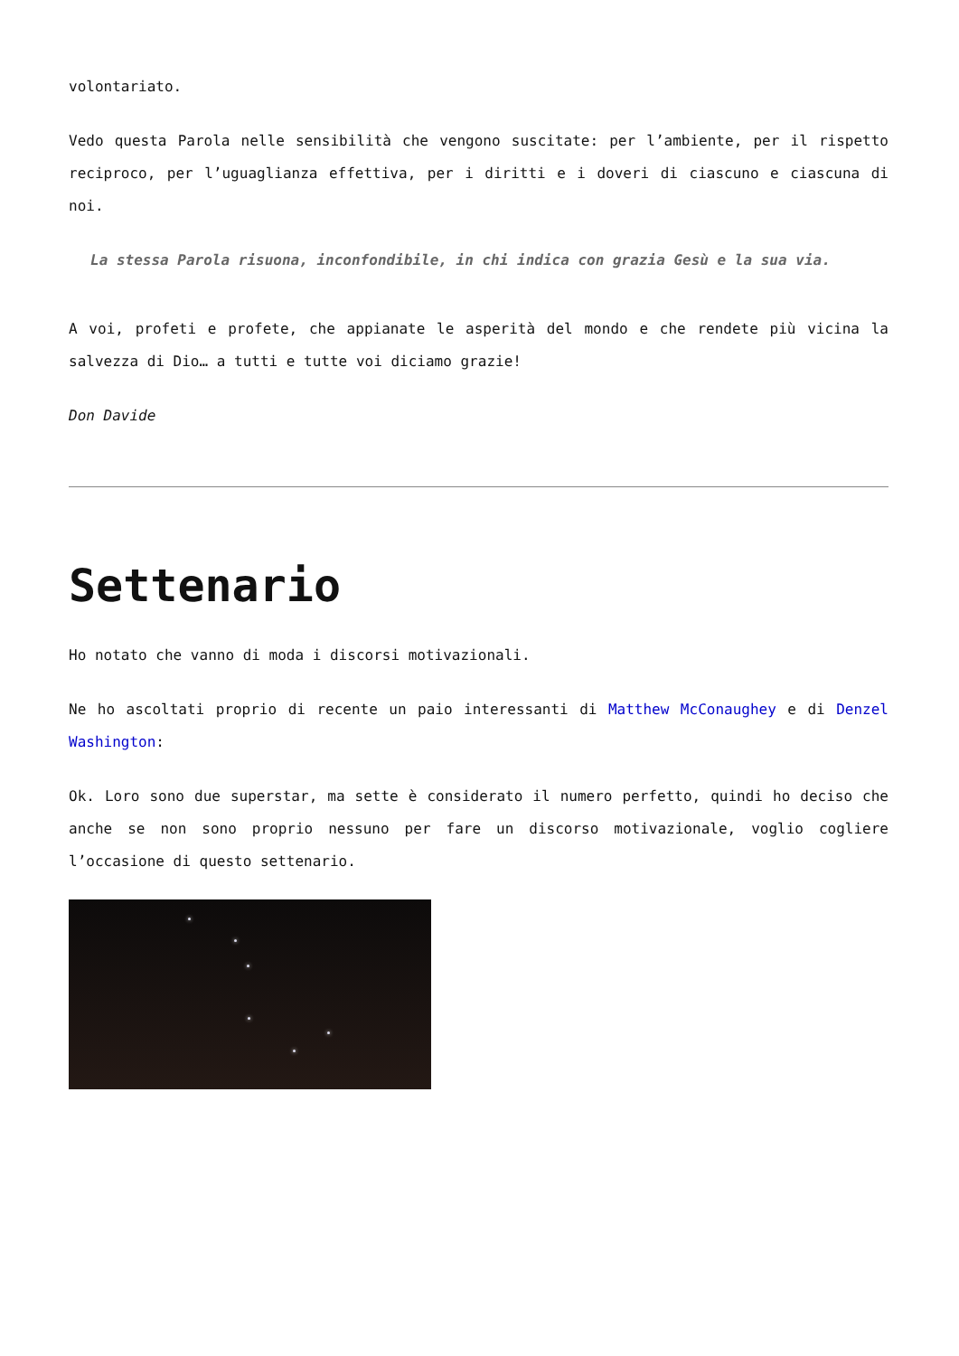volontariato.
Vedo questa Parola nelle sensibilità che vengono suscitate: per l’ambiente, per il rispetto reciproco, per l’uguaglianza effettiva, per i diritti e i doveri di ciascuno e ciascuna di noi.
La stessa Parola risuona, inconfondibile, in chi indica con grazia Gesù e la sua via.
A voi, profeti e profete, che appianate le asperità del mondo e che rendete più vicina la salvezza di Dio… a tutti e tutte voi diciamo grazie!
Don Davide
Settenario
Ho notato che vanno di moda i discorsi motivazionali.
Ne ho ascoltati proprio di recente un paio interessanti di Matthew McConaughey e di Denzel Washington:
Ok. Loro sono due superstar, ma sette è considerato il numero perfetto, quindi ho deciso che anche se non sono proprio nessuno per fare un discorso motivazionale, voglio cogliere l’occasione di questo settenario.